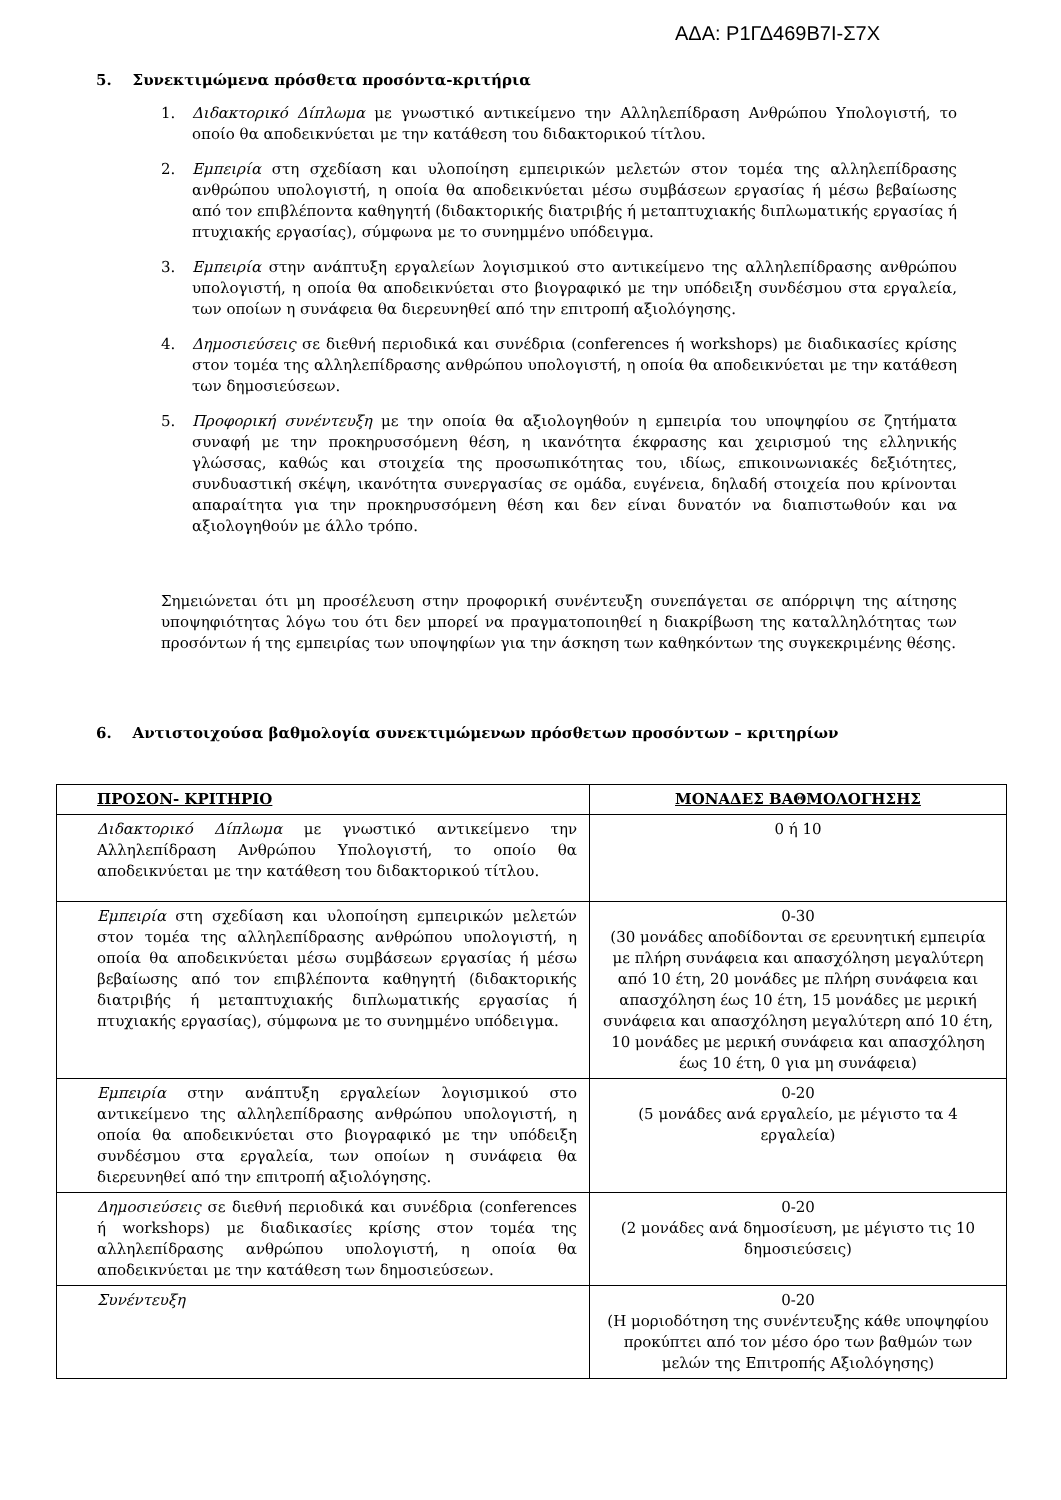ΑΔΑ: Ρ1ΓΔ469Β7Ι-Σ7Χ
5. Συνεκτιμώμενα πρόσθετα προσόντα-κριτήρια
1. Διδακτορικό Δίπλωμα με γνωστικό αντικείμενο την Αλληλεπίδραση Ανθρώπου Υπολογιστή, το οποίο θα αποδεικνύεται με την κατάθεση του διδακτορικού τίτλου.
2. Εμπειρία στη σχεδίαση και υλοποίηση εμπειρικών μελετών στον τομέα της αλληλεπίδρασης ανθρώπου υπολογιστή, η οποία θα αποδεικνύεται μέσω συμβάσεων εργασίας ή μέσω βεβαίωσης από τον επιβλέποντα καθηγητή (διδακτορικής διατριβής ή μεταπτυχιακής διπλωματικής εργασίας ή πτυχιακής εργασίας), σύμφωνα με το συνημμένο υπόδειγμα.
3. Εμπειρία στην ανάπτυξη εργαλείων λογισμικού στο αντικείμενο της αλληλεπίδρασης ανθρώπου υπολογιστή, η οποία θα αποδεικνύεται στο βιογραφικό με την υπόδειξη συνδέσμου στα εργαλεία, των οποίων η συνάφεια θα διερευνηθεί από την επιτροπή αξιολόγησης.
4. Δημοσιεύσεις σε διεθνή περιοδικά και συνέδρια (conferences ή workshops) με διαδικασίες κρίσης στον τομέα της αλληλεπίδρασης ανθρώπου υπολογιστή, η οποία θα αποδεικνύεται με την κατάθεση των δημοσιεύσεων.
5. Προφορική συνέντευξη με την οποία θα αξιολογηθούν η εμπειρία του υποψηφίου σε ζητήματα συναφή με την προκηρυσσόμενη θέση, η ικανότητα έκφρασης και χειρισμού της ελληνικής γλώσσας, καθώς και στοιχεία της προσωπικότητας του, ιδίως, επικοινωνιακές δεξιότητες, συνδυαστική σκέψη, ικανότητα συνεργασίας σε ομάδα, ευγένεια, δηλαδή στοιχεία που κρίνονται απαραίτητα για την προκηρυσσόμενη θέση και δεν είναι δυνατόν να διαπιστωθούν και να αξιολογηθούν με άλλο τρόπο.
Σημειώνεται ότι μη προσέλευση στην προφορική συνέντευξη συνεπάγεται σε απόρριψη της αίτησης υποψηφιότητας λόγω του ότι δεν μπορεί να πραγματοποιηθεί η διακρίβωση της καταλληλότητας των προσόντων ή της εμπειρίας των υποψηφίων για την άσκηση των καθηκόντων της συγκεκριμένης θέσης.
6. Αντιστοιχούσα βαθμολογία συνεκτιμώμενων πρόσθετων προσόντων – κριτηρίων
| ΠΡΟΣΟΝ- ΚΡΙΤΗΡΙΟ | ΜΟΝΑΔΕΣ ΒΑΘΜΟΛΟΓΗΣΗΣ |
| --- | --- |
| Διδακτορικό Δίπλωμα με γνωστικό αντικείμενο την Αλληλεπίδραση Ανθρώπου Υπολογιστή, το οποίο θα αποδεικνύεται με την κατάθεση του διδακτορικού τίτλου. | 0 ή 10 |
| Εμπειρία στη σχεδίαση και υλοποίηση εμπειρικών μελετών στον τομέα της αλληλεπίδρασης ανθρώπου υπολογιστή, η οποία θα αποδεικνύεται μέσω συμβάσεων εργασίας ή μέσω βεβαίωσης από τον επιβλέποντα καθηγητή (διδακτορικής διατριβής ή μεταπτυχιακής διπλωματικής εργασίας ή πτυχιακής εργασίας), σύμφωνα με το συνημμένο υπόδειγμα. | 0-30 (30 μονάδες αποδίδονται σε ερευνητική εμπειρία με πλήρη συνάφεια και απασχόληση μεγαλύτερη από 10 έτη, 20 μονάδες με πλήρη συνάφεια και απασχόληση έως 10 έτη, 15 μονάδες με μερική συνάφεια και απασχόληση μεγαλύτερη από 10 έτη, 10 μονάδες με μερική συνάφεια και απασχόληση έως 10 έτη, 0 για μη συνάφεια) |
| Εμπειρία στην ανάπτυξη εργαλείων λογισμικού στο αντικείμενο της αλληλεπίδρασης ανθρώπου υπολογιστή, η οποία θα αποδεικνύεται στο βιογραφικό με την υπόδειξη συνδέσμου στα εργαλεία, των οποίων η συνάφεια θα διερευνηθεί από την επιτροπή αξιολόγησης. | 0-20 (5 μονάδες ανά εργαλείο, με μέγιστο τα 4 εργαλεία) |
| Δημοσιεύσεις σε διεθνή περιοδικά και συνέδρια (conferences ή workshops) με διαδικασίες κρίσης στον τομέα της αλληλεπίδρασης ανθρώπου υπολογιστή, η οποία θα αποδεικνύεται με την κατάθεση των δημοσιεύσεων. | 0-20 (2 μονάδες ανά δημοσίευση, με μέγιστο τις 10 δημοσιεύσεις) |
| Συνέντευξη | 0-20 (Η μοριοδότηση της συνέντευξης κάθε υποψηφίου προκύπτει από τον μέσο όρο των βαθμών των μελών της Επιτροπής Αξιολόγησης) |